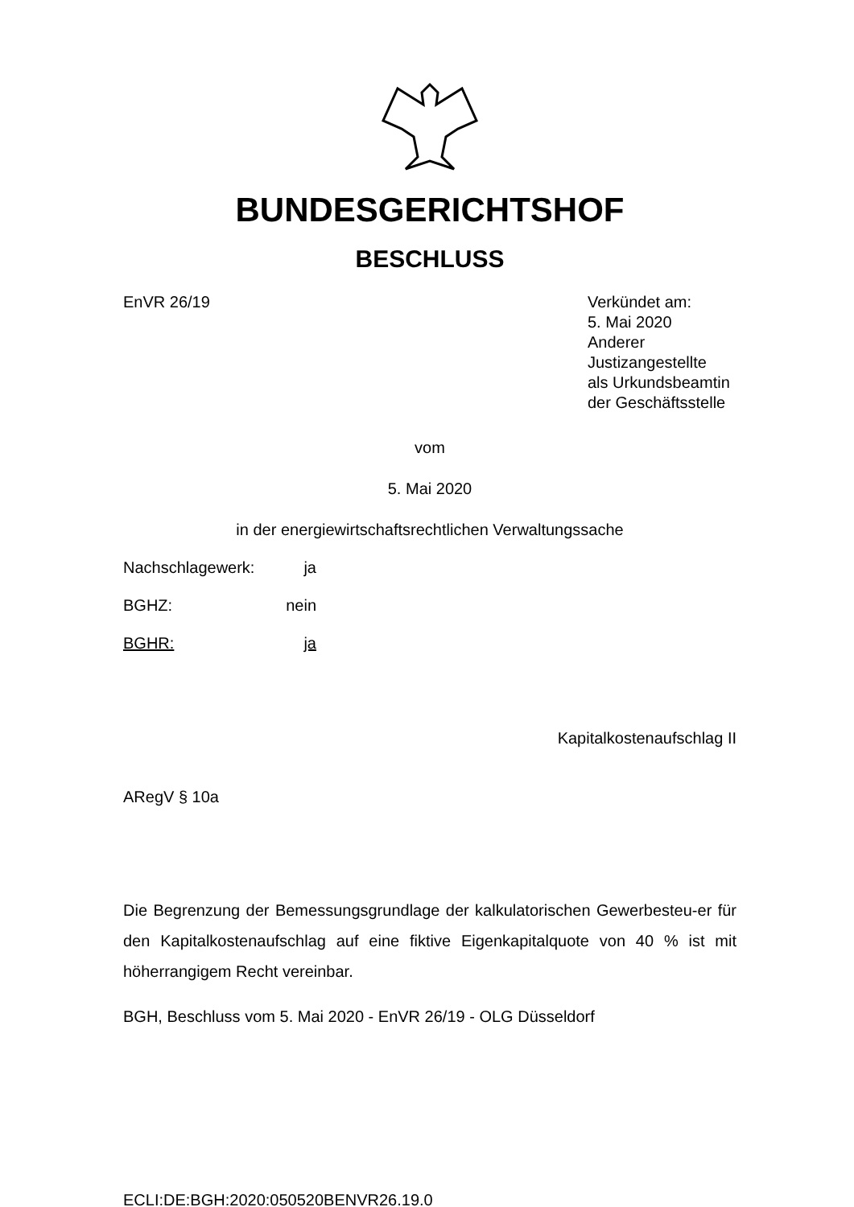BUNDESGERICHTSHOF
BESCHLUSS
EnVR 26/19 Verkündet am:
5. Mai 2020
Anderer
Justizangestellte
als Urkundsbeamtin
der Geschäftsstelle
vom
5. Mai 2020
in der energiewirtschaftsrechtlichen Verwaltungssache
Nachschlagewerk: ja
BGHZ: nein
BGHR: ja
Kapitalkostenaufschlag II
ARegV § 10a
Die Begrenzung der Bemessungsgrundlage der kalkulatorischen Gewerbesteu-er für den Kapitalkostenaufschlag auf eine fiktive Eigenkapitalquote von 40 % ist mit höherrangigem Recht vereinbar.
BGH, Beschluss vom 5. Mai 2020 - EnVR 26/19 - OLG Düsseldorf
ECLI:DE:BGH:2020:050520BENVR26.19.0